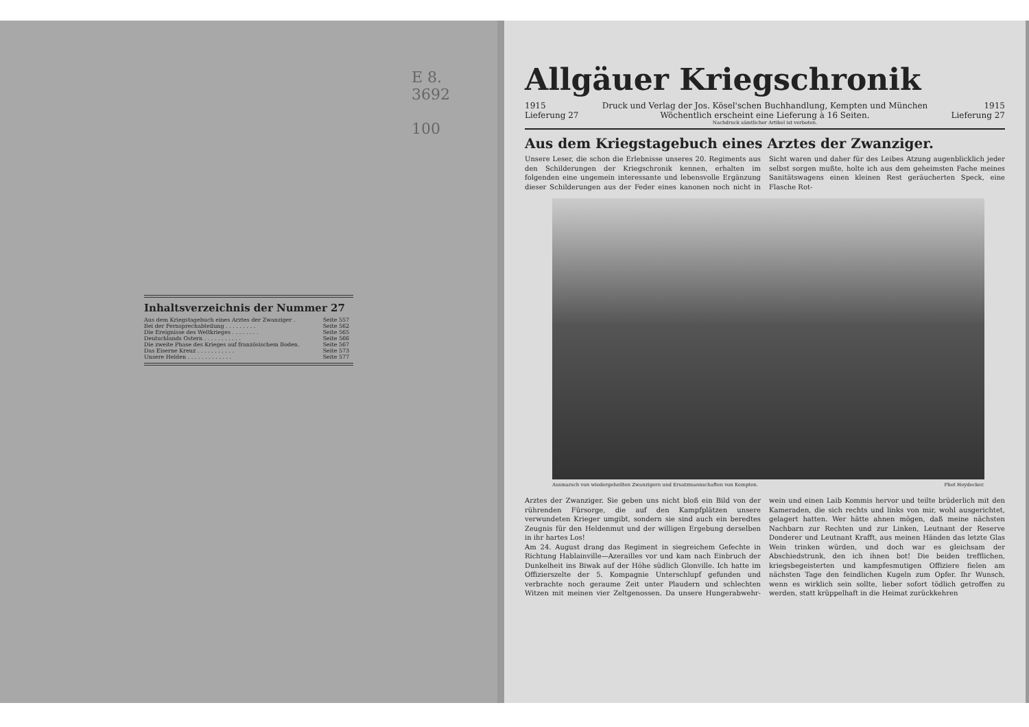E 8.
3692
100
Inhaltsverzeichnis der Nummer 27
| Aus dem Kriegstagebuch eines Arztes der Zwanziger . | Seite 557 |
| Bei der Fernsprechabteilung . . . . . . . . . | Seite 562 |
| Die Ereignisse des Weltkrieges . . . . . . . . | Seite 565 |
| Deutschlands Ostern . . . . . . . . . . . | Seite 566 |
| Die zweite Phase des Krieges auf französischem Boden. | Seite 567 |
| Das Eiserne Kreuz . . . . . . . . . . . | Seite 573 |
| Unsere Helden . . . . . . . . . . . . . | Seite 577 |
Allgäuer Kriegschronik
1915 Druck und Verlag der Jos. Kösel'schen Buchhandlung, Kempten und München 1915
Lieferung 27 Wöchentlich erscheint eine Lieferung à 16 Seiten. Lieferung 27
Nachdruck sämtlicher Artikel ist verboten.
Aus dem Kriegstagebuch eines Arztes der Zwanziger.
Unsere Leser, die schon die Erlebnisse unseres 20. Regiments aus den Schilderungen der Kriegschronik kennen, erhalten im folgenden eine ungemein interessante und lebensvolle Ergänzung dieser Schilderungen aus der Feder eines kanonen noch nicht in Sicht waren und daher für des Leibes Atzung augenblicklich jeder selbst sorgen mußte, holte ich aus dem geheimsten Fache meines Sanitätswagens einen kleinen Rest geräucherten Speck, eine Flasche Rot-
Ausmarsch von wiedergeheilten Zwanzigern und Ersatzmannschaften von Kempten. Phot Heydecker.
Arztes der Zwanziger. Sie geben uns nicht bloß ein Bild von der rührenden Fürsorge, die auf den Kampfplätzen unsere verwundeten Krieger umgibt, sondern sie sind auch ein beredtes Zeugnis für den Heldenmut und der willigen Ergebung derselben in ihr hartes Los!
Am 24. August drang das Regiment in siegreichem Gefechte in Richtung Hablainville—Azerailles vor und kam nach Einbruch der Dunkelheit ins Biwak auf der Höhe südlich Glonville. Ich hatte im Offizierszelte der 5. Kompagnie Unterschlupf gefunden und verbrachte noch geraume Zeit unter Plaudern und schlechten Witzen mit meinen vier Zeltgenossen. Da unsere Hungerabwehr- wein und einen Laib Kommis hervor und teilte brüderlich mit den Kameraden, die sich rechts und links von mir, wohl ausgerichtet, gelagert hatten. Wer hätte ahnen mögen, daß meine nächsten Nachbarn zur Rechten und zur Linken, Leutnant der Reserve Donderer und Leutnant Krafft, aus meinen Händen das letzte Glas Wein trinken würden, und doch war es gleichsam der Abschiedstrunk, den ich ihnen bot! Die beiden trefflichen, kriegsbegeisterten und kampfesmutigen Offiziere fielen am nächsten Tage den feindlichen Kugeln zum Opfer. Ihr Wunsch, wenn es wirklich sein sollte, lieber sofort tödlich getroffen zu werden, statt krüppelhaft in die Heimat zurückkehren